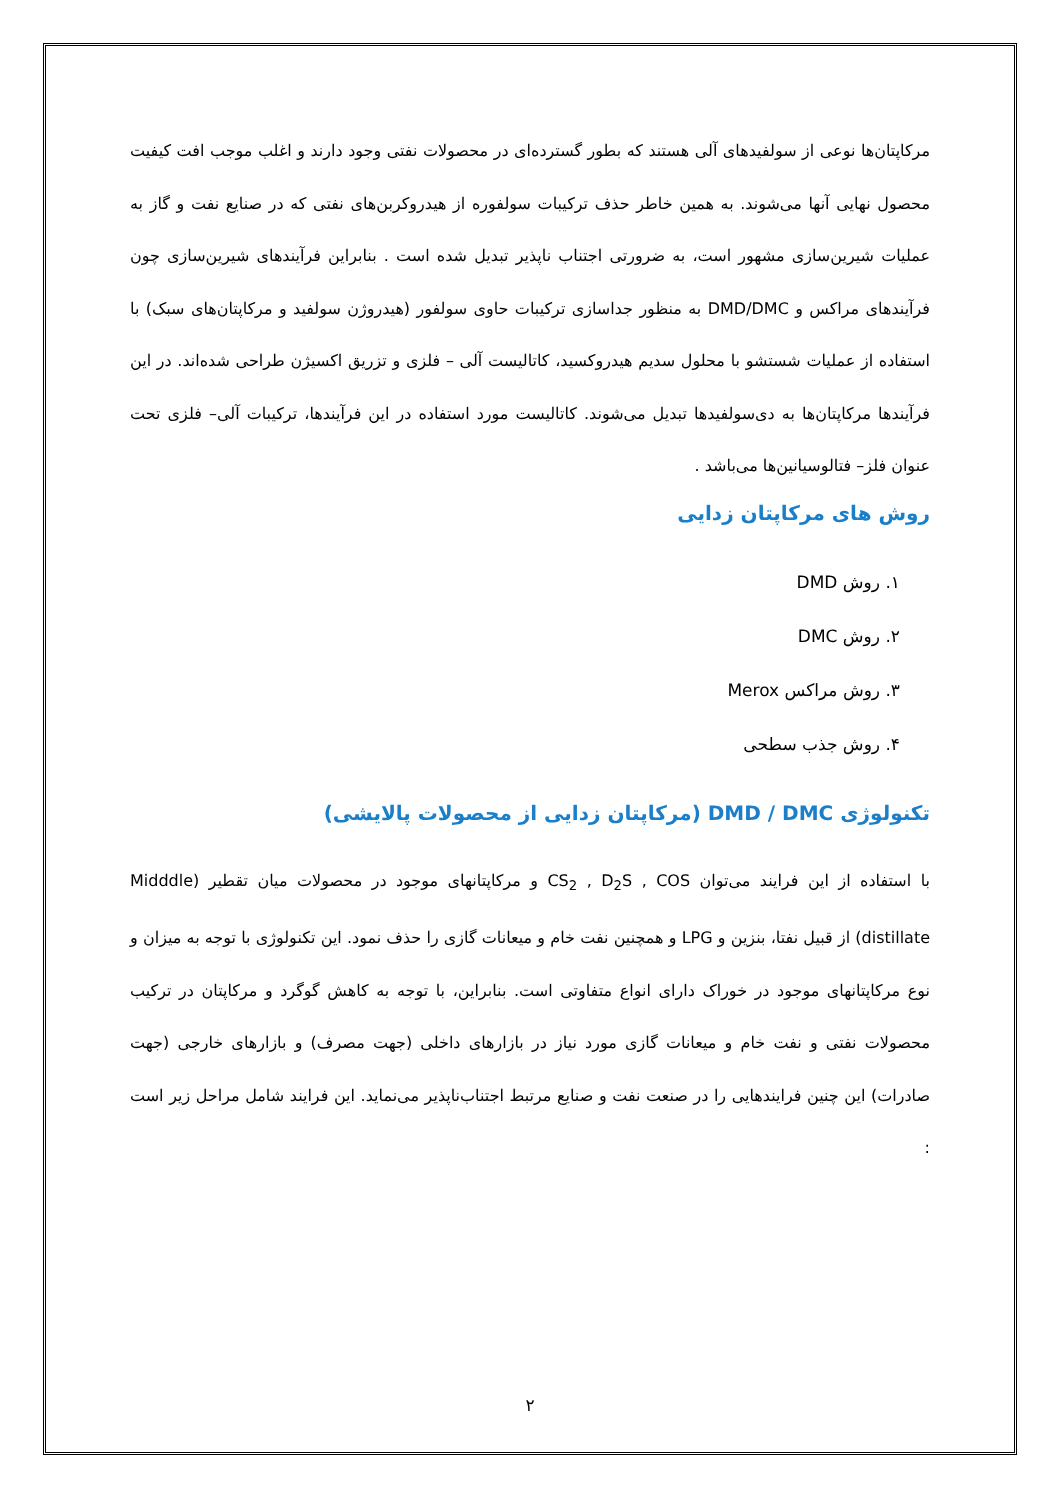مرکاپتان‌ها نوعی از سولفیدهای آلی هستند که بطور گسترده‌ای در محصولات نفتی وجود دارند و اغلب موجب افت کیفیت محصول نهایی آنها می‌شوند. به همین خاطر حذف ترکیبات سولفوره از هیدروکربن‌های نفتی که در صنایع نفت و گاز به عملیات شیرین‌سازی مشهور است، به ضرورتی اجتناب ناپذیر تبدیل شده است . بنابراین فرآیندهای شیرین‌سازی چون فرآیندهای مراکس و DMD/DMC به منظور جداسازی ترکیبات حاوی سولفور (هیدروژن سولفید و مرکاپتان‌های سبک) با استفاده از عملیات شستشو با محلول سدیم هیدروکسید، کاتالیست آلی – فلزی و تزریق اکسیژن طراحی شده‌اند. در این فرآیندها مرکاپتان‌ها به دی‌سولفیدها تبدیل می‌شوند. کاتالیست مورد استفاده در این فرآیندها، ترکیبات آلی– فلزی تحت عنوان فلز– فتالوسیانین‌ها می‌باشد .
روش های مرکاپتان زدایی
۱. روش DMD
۲. روش DMC
۳. روش مراکس Merox
۴. روش جذب سطحی
تکنولوژی DMD / DMC (مرکاپتان زدایی از محصولات پالایشی)
با استفاده از این فرایند می‌توان CS<sub>2</sub> , D<sub>2</sub>S , COS و مرکاپتانهای موجود در محصولات میان تقطیر (Midddle distillate) از قبیل نفتا، بنزین و LPG و همچنین نفت خام و میعانات گازی را حذف نمود. این تکنولوژی با توجه به میزان و نوع مرکاپتانهای موجود در خوراک دارای انواع متفاوتی است. بنابراین، با توجه به کاهش گوگرد و مرکاپتان در ترکیب محصولات نفتی و نفت خام و میعانات گازی مورد نیاز در بازارهای داخلی (جهت مصرف) و بازارهای خارجی (جهت صادرات) این چنین فرایندهایی را در صنعت نفت و صنایع مرتبط اجتناب‌ناپذیر می‌نماید. این فرایند شامل مراحل زیر است :
۲